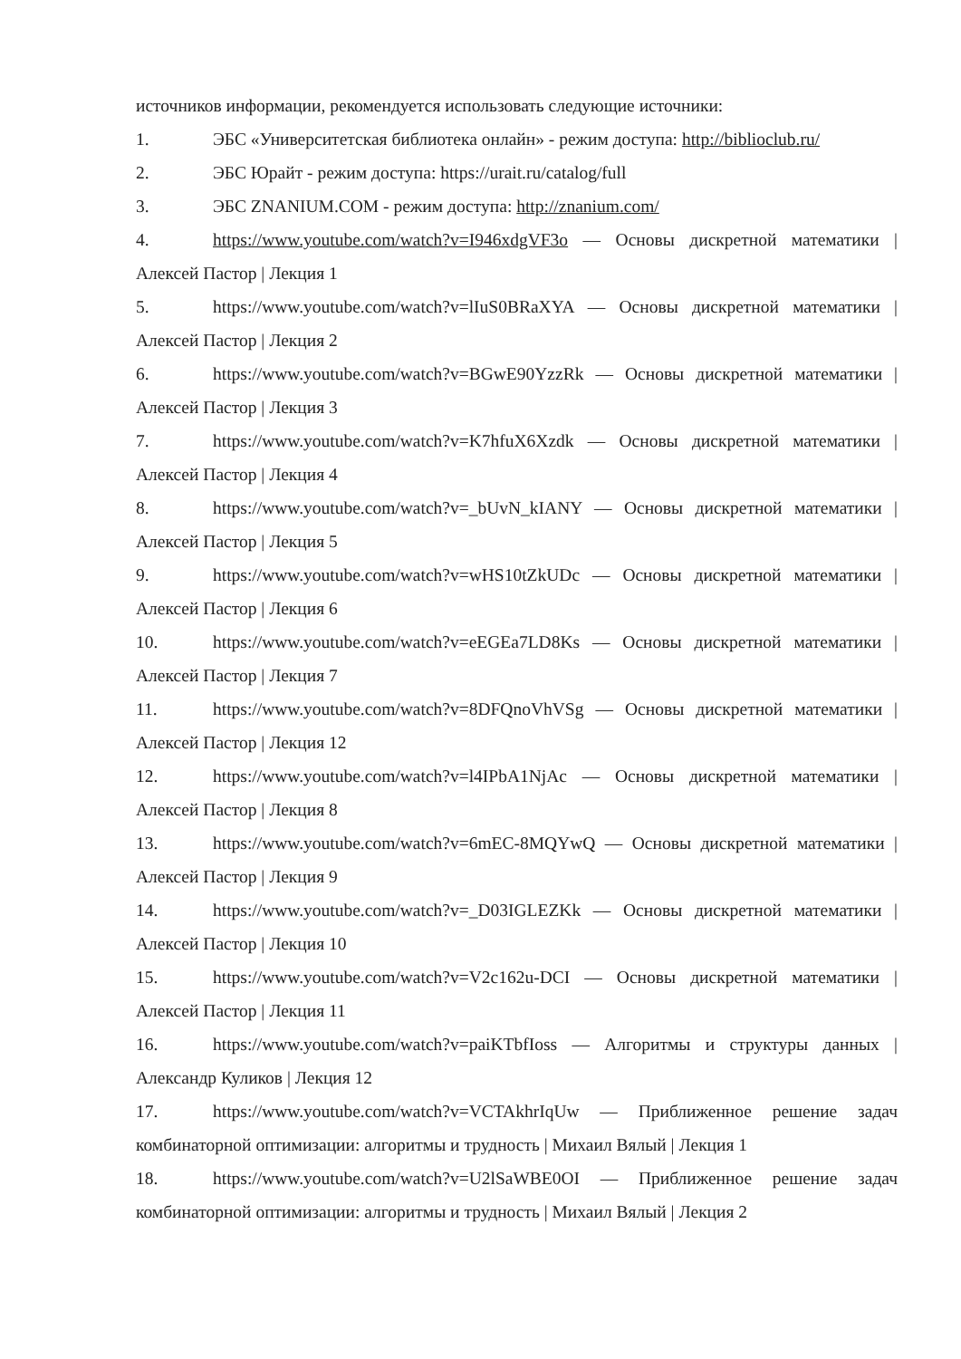источников информации, рекомендуется использовать следующие источники:
1. ЭБС «Университетская библиотека онлайн» - режим доступа: http://biblioclub.ru/
2. ЭБС Юрайт - режим доступа: https://urait.ru/catalog/full
3. ЭБС ZNANIUM.COM - режим доступа: http://znanium.com/
4. https://www.youtube.com/watch?v=I946xdgVF3o — Основы дискретной математики | Алексей Пастор | Лекция 1
5. https://www.youtube.com/watch?v=lIuS0BRaXYA — Основы дискретной математики | Алексей Пастор | Лекция 2
6. https://www.youtube.com/watch?v=BGwE90YzzRk — Основы дискретной математики | Алексей Пастор | Лекция 3
7. https://www.youtube.com/watch?v=K7hfuX6Xzdk — Основы дискретной математики | Алексей Пастор | Лекция 4
8. https://www.youtube.com/watch?v=_bUvN_kIANY — Основы дискретной математики | Алексей Пастор | Лекция 5
9. https://www.youtube.com/watch?v=wHS10tZkUDc — Основы дискретной математики | Алексей Пастор | Лекция 6
10. https://www.youtube.com/watch?v=eEGEa7LD8Ks — Основы дискретной математики | Алексей Пастор | Лекция 7
11. https://www.youtube.com/watch?v=8DFQnoVhVSg — Основы дискретной математики | Алексей Пастор | Лекция 12
12. https://www.youtube.com/watch?v=l4IPbA1NjAc — Основы дискретной математики | Алексей Пастор | Лекция 8
13. https://www.youtube.com/watch?v=6mEC-8MQYwQ — Основы дискретной математики | Алексей Пастор | Лекция 9
14. https://www.youtube.com/watch?v=_D03IGLEZKk — Основы дискретной математики | Алексей Пастор | Лекция 10
15. https://www.youtube.com/watch?v=V2c162u-DCI — Основы дискретной математики | Алексей Пастор | Лекция 11
16. https://www.youtube.com/watch?v=paiKTbfIoss — Алгоритмы и структуры данных | Александр Куликов | Лекция 12
17. https://www.youtube.com/watch?v=VCTAkhrIqUw — Приближенное решение задач комбинаторной оптимизации: алгоритмы и трудность | Михаил Вялый | Лекция 1
18. https://www.youtube.com/watch?v=U2lSaWBE0OI — Приближенное решение задач комбинаторной оптимизации: алгоритмы и трудность | Михаил Вялый | Лекция 2